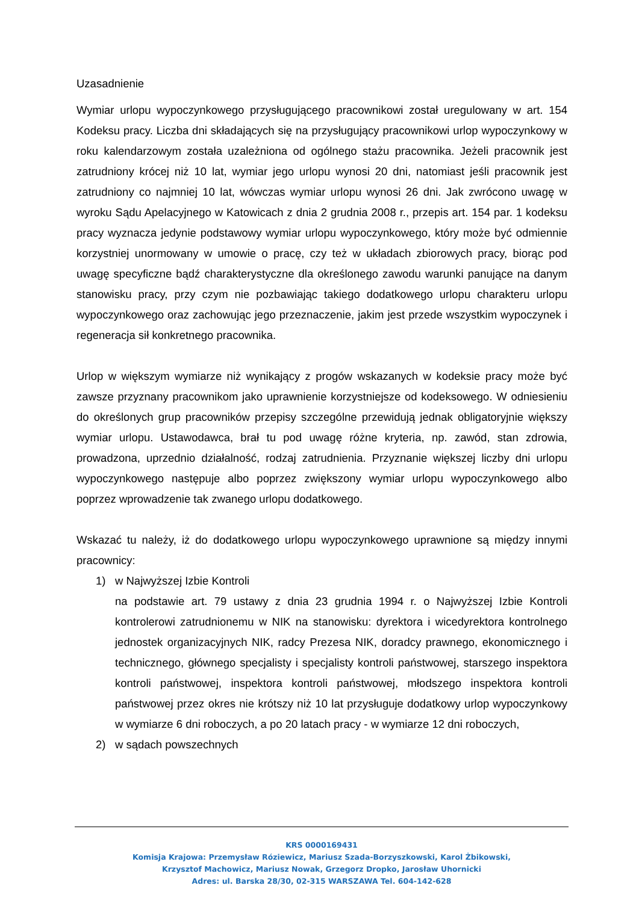Uzasadnienie
Wymiar urlopu wypoczynkowego przysługującego pracownikowi został uregulowany w art. 154 Kodeksu pracy. Liczba dni składających się na przysługujący pracownikowi urlop wypoczynkowy w roku kalendarzowym została uzależniona od ogólnego stażu pracownika. Jeżeli pracownik jest zatrudniony krócej niż 10 lat, wymiar jego urlopu wynosi 20 dni, natomiast jeśli pracownik jest zatrudniony co najmniej 10 lat, wówczas wymiar urlopu wynosi 26 dni. Jak zwrócono uwagę w wyroku Sądu Apelacyjnego w Katowicach z dnia 2 grudnia 2008 r., przepis art. 154 par. 1 kodeksu pracy wyznacza jedynie podstawowy wymiar urlopu wypoczynkowego, który może być odmiennie korzystniej unormowany w umowie o pracę, czy też w układach zbiorowych pracy, biorąc pod uwagę specyficzne bądź charakterystyczne dla określonego zawodu warunki panujące na danym stanowisku pracy, przy czym nie pozbawiając takiego dodatkowego urlopu charakteru urlopu wypoczynkowego oraz zachowując jego przeznaczenie, jakim jest przede wszystkim wypoczynek i regeneracja sił konkretnego pracownika.
Urlop w większym wymiarze niż wynikający z progów wskazanych w kodeksie pracy może być zawsze przyznany pracownikom jako uprawnienie korzystniejsze od kodeksowego. W odniesieniu do określonych grup pracowników przepisy szczególne przewidują jednak obligatoryjnie większy wymiar urlopu. Ustawodawca, brał tu pod uwagę różne kryteria, np. zawód, stan zdrowia, prowadzona, uprzednio działalność, rodzaj zatrudnienia. Przyznanie większej liczby dni urlopu wypoczynkowego następuje albo poprzez zwiększony wymiar urlopu wypoczynkowego albo poprzez wprowadzenie tak zwanego urlopu dodatkowego.
Wskazać tu należy, iż do dodatkowego urlopu wypoczynkowego uprawnione są między innymi pracownicy:
1) w Najwyższej Izbie Kontroli
na podstawie art. 79 ustawy z dnia 23 grudnia 1994 r. o Najwyższej Izbie Kontroli kontrolerowi zatrudnionemu w NIK na stanowisku: dyrektora i wicedyrektora kontrolnego jednostek organizacyjnych NIK, radcy Prezesa NIK, doradcy prawnego, ekonomicznego i technicznego, głównego specjalisty i specjalisty kontroli państwowej, starszego inspektora kontroli państwowej, inspektora kontroli państwowej, młodszego inspektora kontroli państwowej przez okres nie krótszy niż 10 lat przysługuje dodatkowy urlop wypoczynkowy w wymiarze 6 dni roboczych, a po 20 latach pracy - w wymiarze 12 dni roboczych,
2) w sądach powszechnych
KRS 0000169431
Komisja Krajowa: Przemysław Róziewicz, Mariusz Szada-Borzyszkowski, Karol Żbikowski,
Krzysztof Machowicz, Mariusz Nowak, Grzegorz Dropko, Jarosław Uhornicki
Adres: ul. Barska 28/30, 02-315 WARSZAWA Tel. 604-142-628